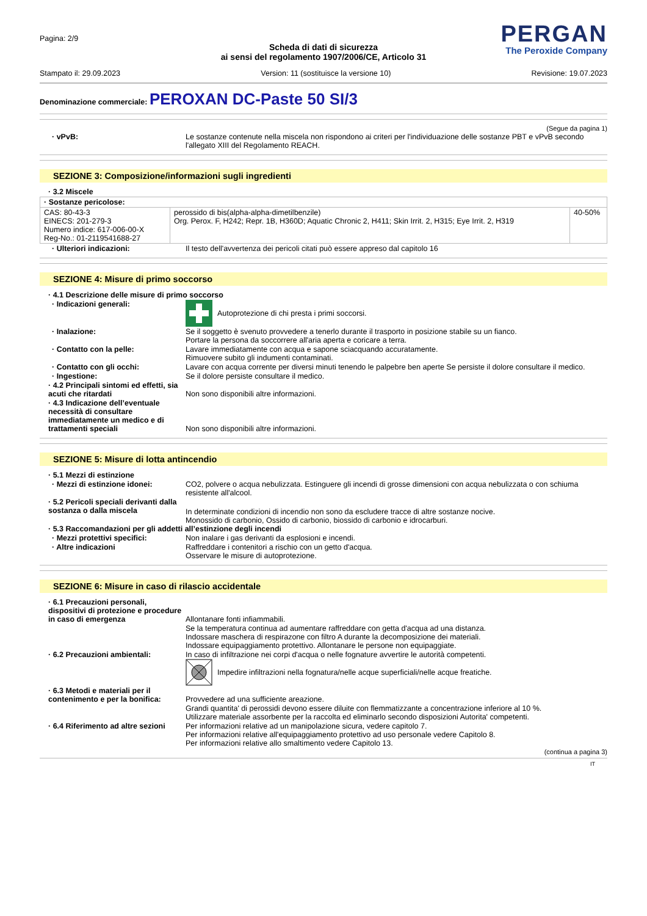Pagina: 2/9
PERGAN
The Peroxide Company
Scheda di dati di sicurezza
ai sensi del regolamento 1907/2006/CE, Articolo 31
Stampato il: 29.09.2023 Version: 11 (sostituisce la versione 10) Revisione: 19.07.2023
Denominazione commerciale: PEROXAN DC-Paste 50 SI/3
(Segue da pagina 1)
· vPvB: Le sostanze contenute nella miscela non rispondono ai criteri per l'individuazione delle sostanze PBT e vPvB secondo l'allegato XIII del Regolamento REACH.
SEZIONE 3: Composizione/informazioni sugli ingredienti
· 3.2 Miscele
| · Sostanze pericolose: | | |
| CAS: 80-43-3 EINECS: 201-279-3 Numero indice: 617-006-00-X Reg-No.: 01-2119541688-27 | perossido di bis(alpha-alpha-dimetilbenzile) Org. Perox. F, H242; Repr. 1B, H360D; Aquatic Chronic 2, H411; Skin Irrit. 2, H315; Eye Irrit. 2, H319 | 40-50% |
· Ulteriori indicazioni: Il testo dell'avvertenza dei pericoli citati può essere appreso dal capitolo 16
SEZIONE 4: Misure di primo soccorso
· 4.1 Descrizione delle misure di primo soccorso
· Indicazioni generali: Autoprotezione di chi presta i primi soccorsi.
· Inalazione: Se il soggetto è svenuto provvedere a tenerlo durante il trasporto in posizione stabile su un fianco.
Portare la persona da soccorrere all'aria aperta e coricare a terra.
· Contatto con la pelle: Lavare immediatamente con acqua e sapone sciacquando accuratamente.
Rimuovere subito gli indumenti contaminati.
· Contatto con gli occhi: Lavare con acqua corrente per diversi minuti tenendo le palpebre ben aperte Se persiste il dolore consultare il medico.
· Ingestione: Se il dolore persiste consultare il medico.
· 4.2 Principali sintomi ed effetti, sia acuti che ritardati
Non sono disponibili altre informazioni.
· 4.3 Indicazione dell’eventuale necessità di consultare immediatamente un medico e di trattamenti speciali
Non sono disponibili altre informazioni.
SEZIONE 5: Misure di lotta antincendio
· 5.1 Mezzi di estinzione
· Mezzi di estinzione idonei: CO2, polvere o acqua nebulizzata. Estinguere gli incendi di grosse dimensioni con acqua nebulizzata o con schiuma resistente all'alcool.
· 5.2 Pericoli speciali derivanti dalla sostanza o dalla miscela
In determinate condizioni di incendio non sono da escludere tracce di altre sostanze nocive.
Monossido di carbonio, Ossido di carbonio, biossido di carbonio e idrocarburi.
· 5.3 Raccomandazioni per gli addetti all’estinzione degli incendi
· Mezzi protettivi specifici: Non inalare i gas derivanti da esplosioni e incendi.
· Altre indicazioni Raffreddare i contenitori a rischio con un getto d'acqua.
Osservare le misure di autoprotezione.
SEZIONE 6: Misure in caso di rilascio accidentale
· 6.1 Precauzioni personali, dispositivi di protezione e procedure in caso di emergenza
Allontanare fonti infiammabili.
Se la temperatura continua ad aumentare raffreddare con getta d'acqua ad una distanza.
Indossare maschera di respirazone con filtro A durante la decomposizione dei materiali.
Indossare equipaggiamento protettivo. Allontanare le persone non equipaggiate.
· 6.2 Precauzioni ambientali: In caso di infiltrazione nei corpi d'acqua o nelle fognature avvertire le autorità competenti.
Impedire infiltrazioni nella fognatura/nelle acque superficiali/nelle acque freatiche.
· 6.3 Metodi e materiali per il contenimento e per la bonifica:
Provvedere ad una sufficiente areazione.
Grandi quantita' di perossidi devono essere diluite con flemmatizzante a concentrazione inferiore al 10 %.
Utilizzare materiale assorbente per la raccolta ed eliminarlo secondo disposizioni Autorita' competenti.
· 6.4 Riferimento ad altre sezioni
Per informazioni relative ad un manipolazione sicura, vedere capitolo 7.
Per informazioni relative all'equipaggiamento protettivo ad uso personale vedere Capitolo 8.
Per informazioni relative allo smaltimento vedere Capitolo 13.
(continua a pagina 3)
IT